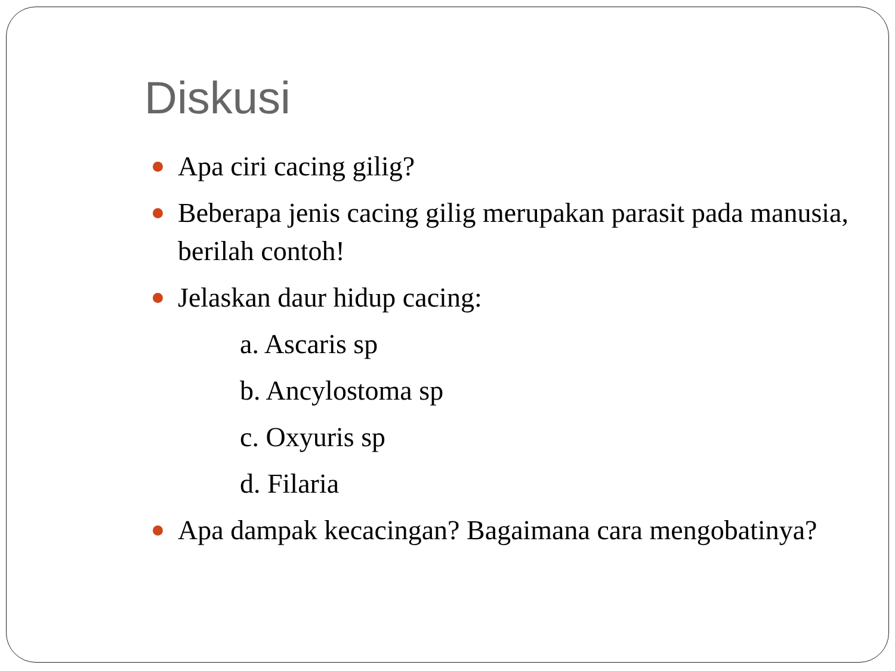Diskusi
Apa ciri cacing gilig?
Beberapa jenis cacing gilig merupakan parasit pada manusia, berilah contoh!
Jelaskan daur hidup cacing:
a. Ascaris sp
b. Ancylostoma sp
c. Oxyuris sp
d. Filaria
Apa dampak kecacingan? Bagaimana cara mengobatinya?